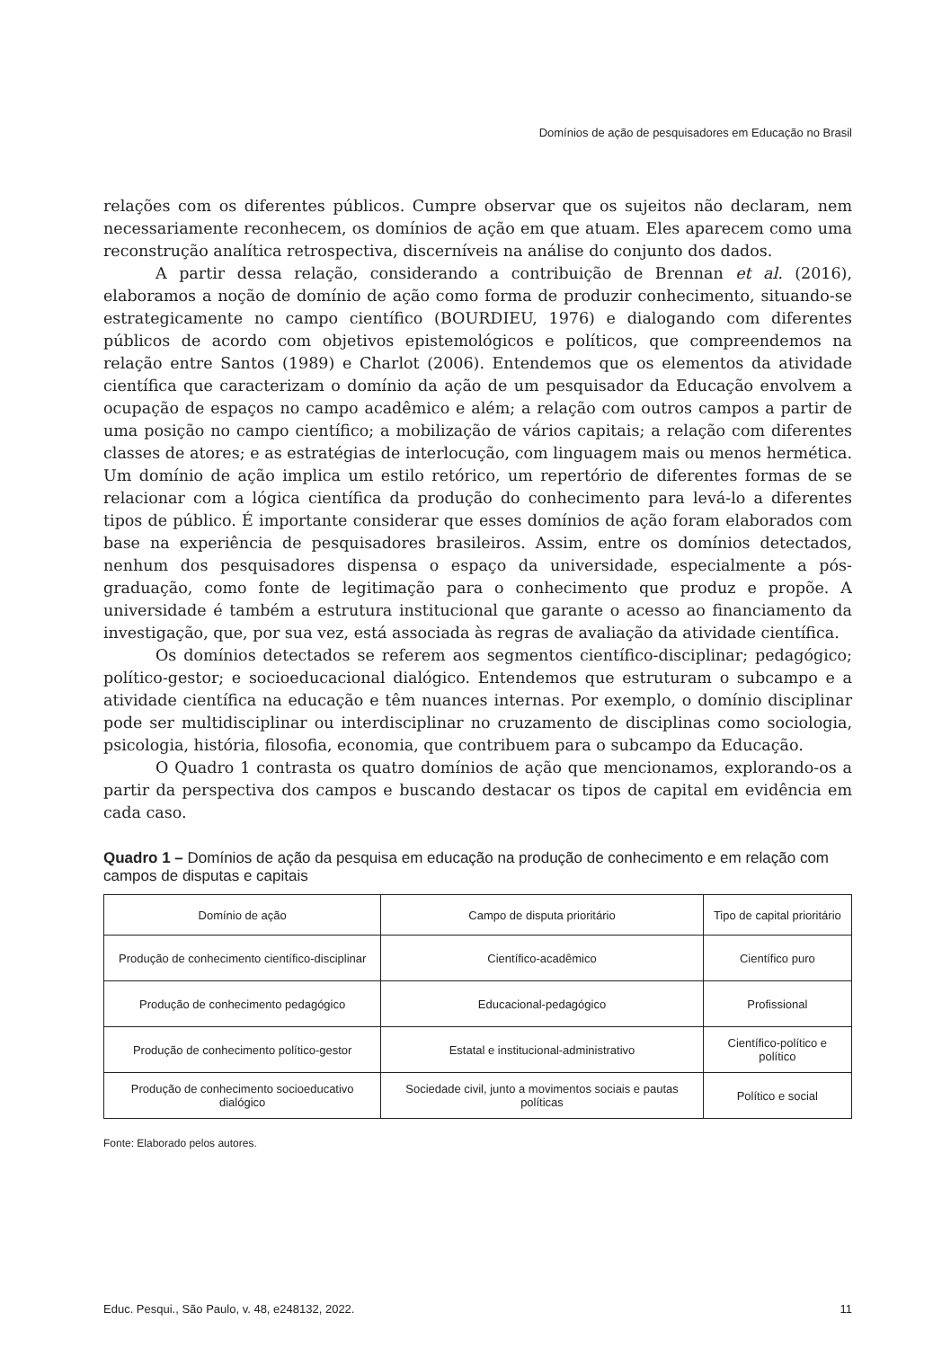Domínios de ação de pesquisadores em Educação no Brasil
relações com os diferentes públicos. Cumpre observar que os sujeitos não declaram, nem necessariamente reconhecem, os domínios de ação em que atuam. Eles aparecem como uma reconstrução analítica retrospectiva, discerníveis na análise do conjunto dos dados.
A partir dessa relação, considerando a contribuição de Brennan et al. (2016), elaboramos a noção de domínio de ação como forma de produzir conhecimento, situando-se estrategicamente no campo científico (BOURDIEU, 1976) e dialogando com diferentes públicos de acordo com objetivos epistemológicos e políticos, que compreendemos na relação entre Santos (1989) e Charlot (2006). Entendemos que os elementos da atividade científica que caracterizam o domínio da ação de um pesquisador da Educação envolvem a ocupação de espaços no campo acadêmico e além; a relação com outros campos a partir de uma posição no campo científico; a mobilização de vários capitais; a relação com diferentes classes de atores; e as estratégias de interlocução, com linguagem mais ou menos hermética. Um domínio de ação implica um estilo retórico, um repertório de diferentes formas de se relacionar com a lógica científica da produção do conhecimento para levá-lo a diferentes tipos de público. É importante considerar que esses domínios de ação foram elaborados com base na experiência de pesquisadores brasileiros. Assim, entre os domínios detectados, nenhum dos pesquisadores dispensa o espaço da universidade, especialmente a pós-graduação, como fonte de legitimação para o conhecimento que produz e propõe. A universidade é também a estrutura institucional que garante o acesso ao financiamento da investigação, que, por sua vez, está associada às regras de avaliação da atividade científica.
Os domínios detectados se referem aos segmentos científico-disciplinar; pedagógico; político-gestor; e socioeducacional dialógico. Entendemos que estruturam o subcampo e a atividade científica na educação e têm nuances internas. Por exemplo, o domínio disciplinar pode ser multidisciplinar ou interdisciplinar no cruzamento de disciplinas como sociologia, psicologia, história, filosofia, economia, que contribuem para o subcampo da Educação.
O Quadro 1 contrasta os quatro domínios de ação que mencionamos, explorando-os a partir da perspectiva dos campos e buscando destacar os tipos de capital em evidência em cada caso.
Quadro 1 – Domínios de ação da pesquisa em educação na produção de conhecimento e em relação com campos de disputas e capitais
| Domínio de ação | Campo de disputa prioritário | Tipo de capital prioritário |
| --- | --- | --- |
| Produção de conhecimento científico-disciplinar | Científico-acadêmico | Científico puro |
| Produção de conhecimento pedagógico | Educacional-pedagógico | Profissional |
| Produção de conhecimento político-gestor | Estatal e institucional-administrativo | Científico-político e político |
| Produção de conhecimento socioeducativo dialógico | Sociedade civil, junto a movimentos sociais e pautas políticas | Político e social |
Fonte: Elaborado pelos autores.
Educ. Pesqui., São Paulo, v. 48, e248132, 2022. 11